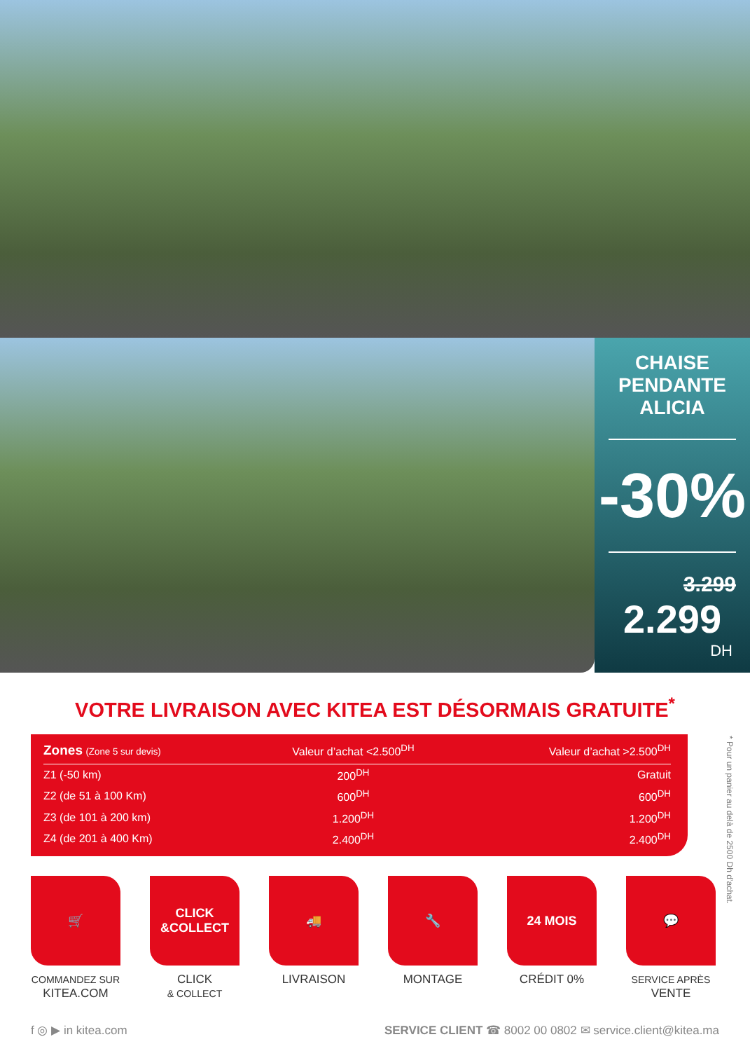CHAISE
PENDANTE
ALICIA
-30%
3.299
2.299
DH
VOTRE LIVRAISON AVEC KITEA EST DÉSORMAIS GRATUITE<sup>*</sup>
| Zones (Zone 5 sur devis) | Valeur d’achat <2.500<sup>DH</sup> | Valeur d’achat >2.500<sup>DH</sup> |
| --- | --- | --- |
| Z1 (-50 km) | 200<sup>DH</sup> | Gratuit |
| Z2 (de 51 à 100 Km) | 600<sup>DH</sup> | 600<sup>DH</sup> |
| Z3 (de 101 à 200 km) | 1.200<sup>DH</sup> | 1.200<sup>DH</sup> |
| Z4 (de 201 à 400 Km) | 2.400<sup>DH</sup> | 2.400<sup>DH</sup> |
* Pour un panier au delà de 2500 Dh d’achat.
🛒
COMMANDEZ SUR
KITEA.COM
CLICK
&COLLECT
CLICK
& COLLECT
🚚
LIVRAISON
🔧
MONTAGE
24 MOIS
CRÉDIT 0%
💬
SERVICE APRÈS
VENTE
f ◎ ▶ in kitea.com SERVICE CLIENT ☎ 8002 00 0802 ✉ service.client@kitea.ma